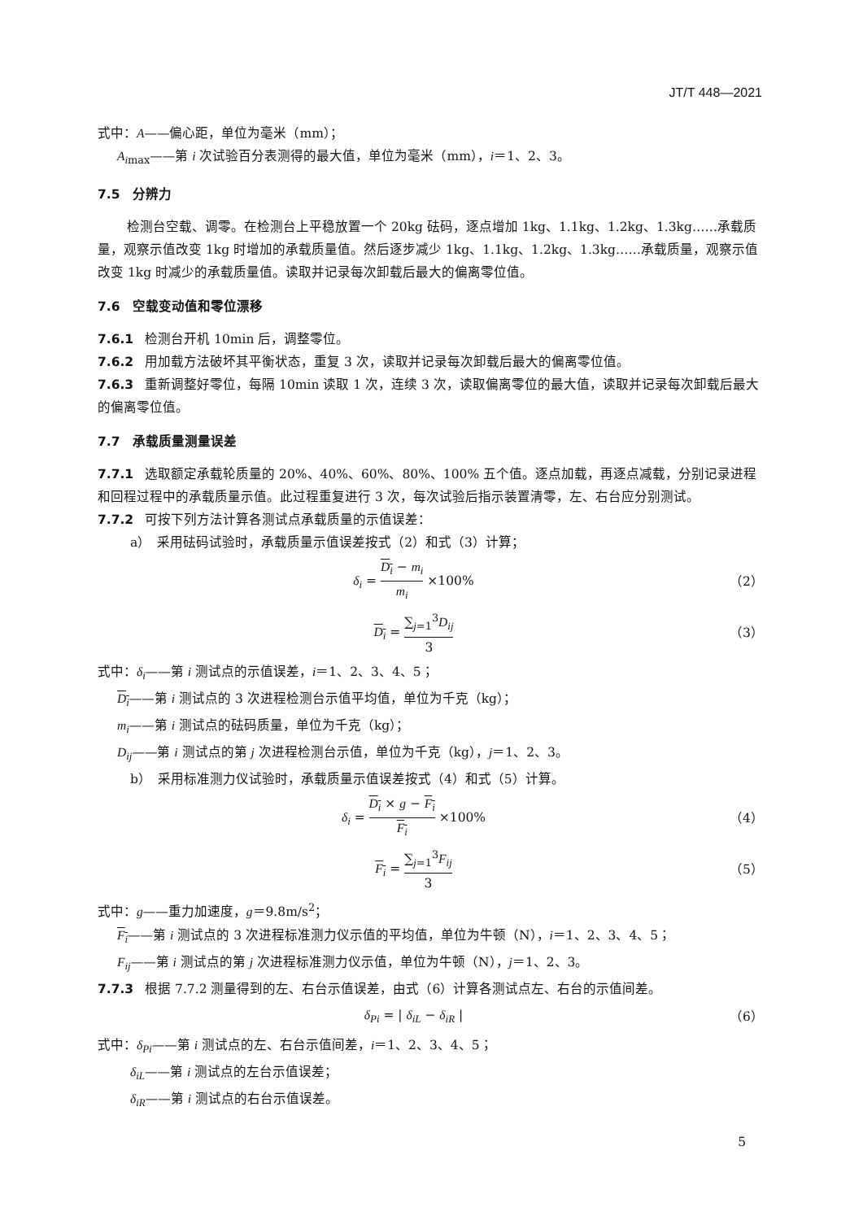JT/T 448—2021
式中：A——偏心距，单位为毫米（mm）；
A<sub>imax</sub>——第 i 次试验百分表测得的最大值，单位为毫米（mm），i＝1、2、3。
7.5　分辨力
检测台空载、调零。在检测台上平稳放置一个 20kg 砝码，逐点增加 1kg、1.1kg、1.2kg、1.3kg……承载质量，观察示值改变 1kg 时增加的承载质量值。然后逐步减少 1kg、1.1kg、1.2kg、1.3kg……承载质量，观察示值改变 1kg 时减少的承载质量值。读取并记录每次卸载后最大的偏离零位值。
7.6　空载变动值和零位漂移
7.6.1 检测台开机 10min 后，调整零位。
7.6.2 用加载方法破坏其平衡状态，重复 3 次，读取并记录每次卸载后最大的偏离零位值。
7.6.3 重新调整好零位，每隔 10min 读取 1 次，连续 3 次，读取偏离零位的最大值，读取并记录每次卸载后最大的偏离零位值。
7.7　承载质量测量误差
7.7.1 选取额定承载轮质量的 20%、40%、60%、80%、100% 五个值。逐点加载，再逐点减载，分别记录进程和回程过程中的承载质量示值。此过程重复进行 3 次，每次试验后指示装置清零，左、右台应分别测试。
7.7.2 可按下列方法计算各测试点承载质量的示值误差：
a）　采用砝码试验时，承载质量示值误差按式（2）和式（3）计算；
δ<sub>i</sub> = D<sub>i</sub> − m<sub>i</sub> m<sub>i</sub> ×100%
（2）
D<sub>i</sub> = ∑<sub>j=1</sub><sup>3</sup>D<sub>ij</sub> 3
（3）
式中：δ<sub>i</sub>——第 i 测试点的示值误差，i＝1、2、3、4、5；
D<sub>i</sub>——第 i 测试点的 3 次进程检测台示值平均值，单位为千克（kg）；
m<sub>i</sub>——第 i 测试点的砝码质量，单位为千克（kg）；
D<sub>ij</sub>——第 i 测试点的第 j 次进程检测台示值，单位为千克（kg），j＝1、2、3。
b）　采用标准测力仪试验时，承载质量示值误差按式（4）和式（5）计算。
δ<sub>i</sub> = D<sub>i</sub> × g − F<sub>i</sub> F<sub>i</sub> ×100%
（4）
F<sub>i</sub> = ∑<sub>j=1</sub><sup>3</sup>F<sub>ij</sub> 3
（5）
式中：g——重力加速度，g＝9.8m/s<sup>2</sup>；
F<sub>i</sub>——第 i 测试点的 3 次进程标准测力仪示值的平均值，单位为牛顿（N），i＝1、2、3、4、5；
F<sub>ij</sub>——第 i 测试点的第 j 次进程标准测力仪示值，单位为牛顿（N），j＝1、2、3。
7.7.3 根据 7.7.2 测量得到的左、右台示值误差，由式（6）计算各测试点左、右台的示值间差。
δ<sub>Pi</sub> = | δ<sub>iL</sub> − δ<sub>iR</sub> |
（6）
式中：δ<sub>Pi</sub>——第 i 测试点的左、右台示值间差，i＝1、2、3、4、5；
δ<sub>iL</sub>——第 i 测试点的左台示值误差；
δ<sub>iR</sub>——第 i 测试点的右台示值误差。
5